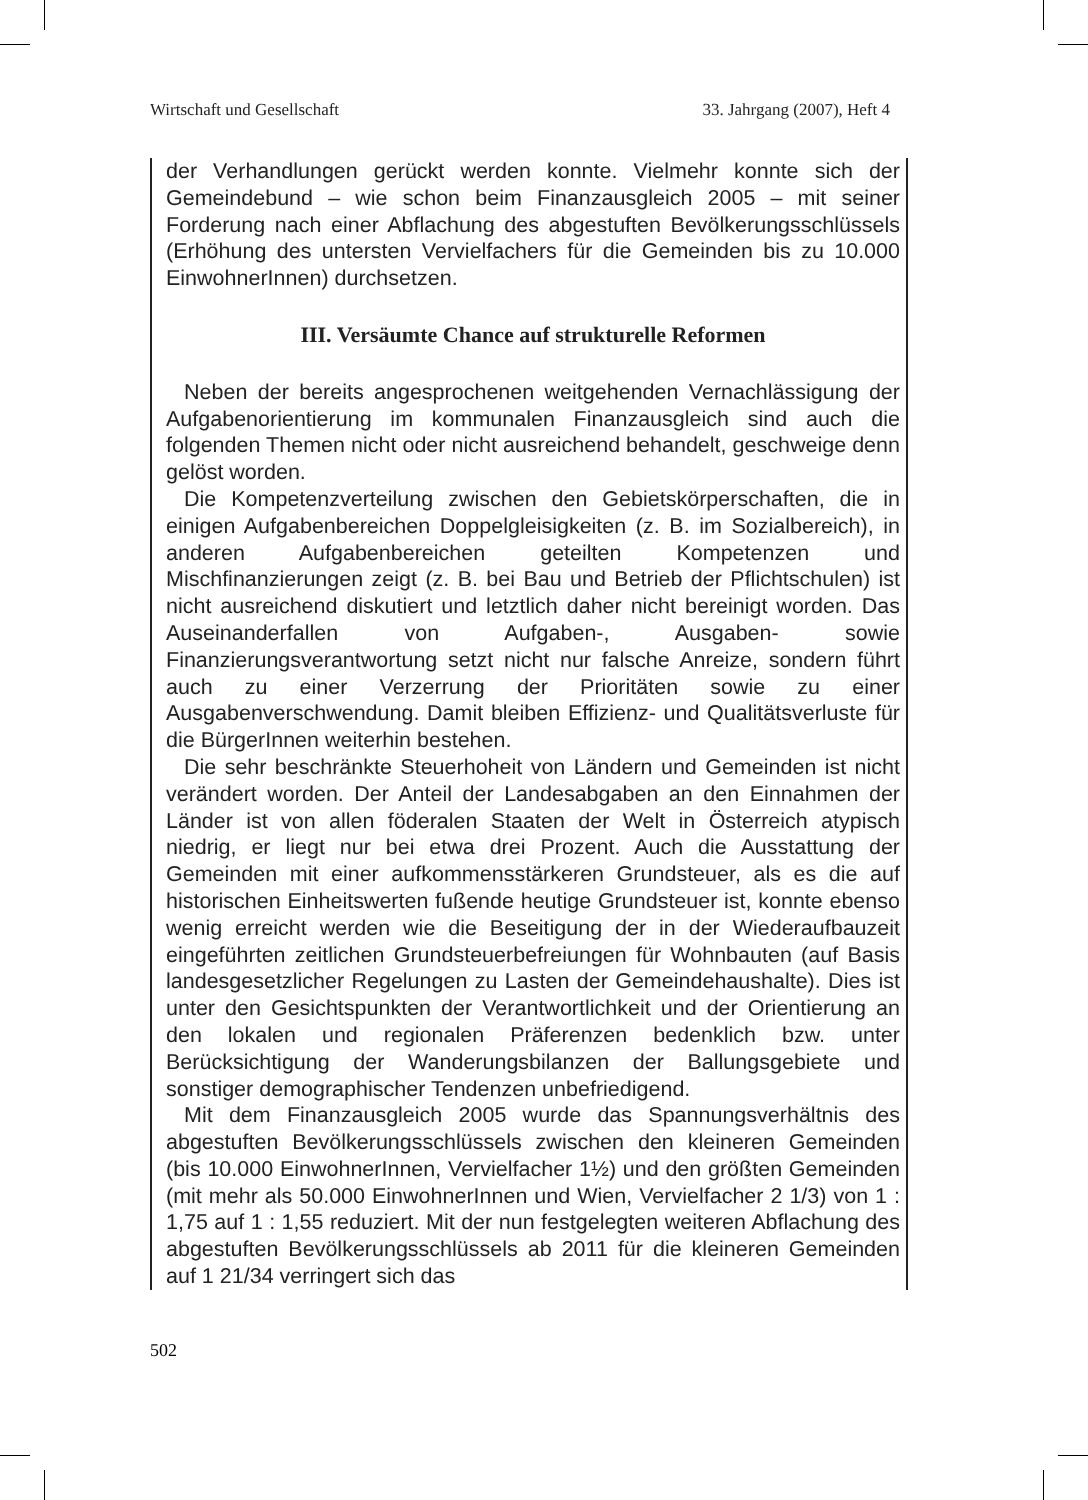Wirtschaft und Gesellschaft 33. Jahrgang (2007), Heft 4
der Verhandlungen gerückt werden konnte. Vielmehr konnte sich der Gemeindebund – wie schon beim Finanzausgleich 2005 – mit seiner Forderung nach einer Abflachung des abgestuften Bevölkerungsschlüssels (Erhöhung des untersten Vervielfachers für die Gemeinden bis zu 10.000 EinwohnerInnen) durchsetzen.
III. Versäumte Chance auf strukturelle Reformen
Neben der bereits angesprochenen weitgehenden Vernachlässigung der Aufgabenorientierung im kommunalen Finanzausgleich sind auch die folgenden Themen nicht oder nicht ausreichend behandelt, geschweige denn gelöst worden.
Die Kompetenzverteilung zwischen den Gebietskörperschaften, die in einigen Aufgabenbereichen Doppelgleisigkeiten (z. B. im Sozialbereich), in anderen Aufgabenbereichen geteilten Kompetenzen und Mischfinanzierungen zeigt (z. B. bei Bau und Betrieb der Pflichtschulen) ist nicht ausreichend diskutiert und letztlich daher nicht bereinigt worden. Das Auseinanderfallen von Aufgaben-, Ausgaben- sowie Finanzierungsverantwortung setzt nicht nur falsche Anreize, sondern führt auch zu einer Verzerrung der Prioritäten sowie zu einer Ausgabenverschwendung. Damit bleiben Effizienz- und Qualitätsverluste für die BürgerInnen weiterhin bestehen.
Die sehr beschränkte Steuerhoheit von Ländern und Gemeinden ist nicht verändert worden. Der Anteil der Landesabgaben an den Einnahmen der Länder ist von allen föderalen Staaten der Welt in Österreich atypisch niedrig, er liegt nur bei etwa drei Prozent. Auch die Ausstattung der Gemeinden mit einer aufkommensstärkeren Grundsteuer, als es die auf historischen Einheitswerten fußende heutige Grundsteuer ist, konnte ebenso wenig erreicht werden wie die Beseitigung der in der Wiederaufbauzeit eingeführten zeitlichen Grundsteuerbefreiungen für Wohnbauten (auf Basis landesgesetzlicher Regelungen zu Lasten der Gemeindehaushalte). Dies ist unter den Gesichtspunkten der Verantwortlichkeit und der Orientierung an den lokalen und regionalen Präferenzen bedenklich bzw. unter Berücksichtigung der Wanderungsbilanzen der Ballungsgebiete und sonstiger demographischer Tendenzen unbefriedigend.
Mit dem Finanzausgleich 2005 wurde das Spannungsverhältnis des abgestuften Bevölkerungsschlüssels zwischen den kleineren Gemeinden (bis 10.000 EinwohnerInnen, Vervielfacher 1½) und den größten Gemeinden (mit mehr als 50.000 EinwohnerInnen und Wien, Vervielfacher 2 1/3) von 1 : 1,75 auf 1 : 1,55 reduziert. Mit der nun festgelegten weiteren Abflachung des abgestuften Bevölkerungsschlüssels ab 2011 für die kleineren Gemeinden auf 1 21/34 verringert sich das
502